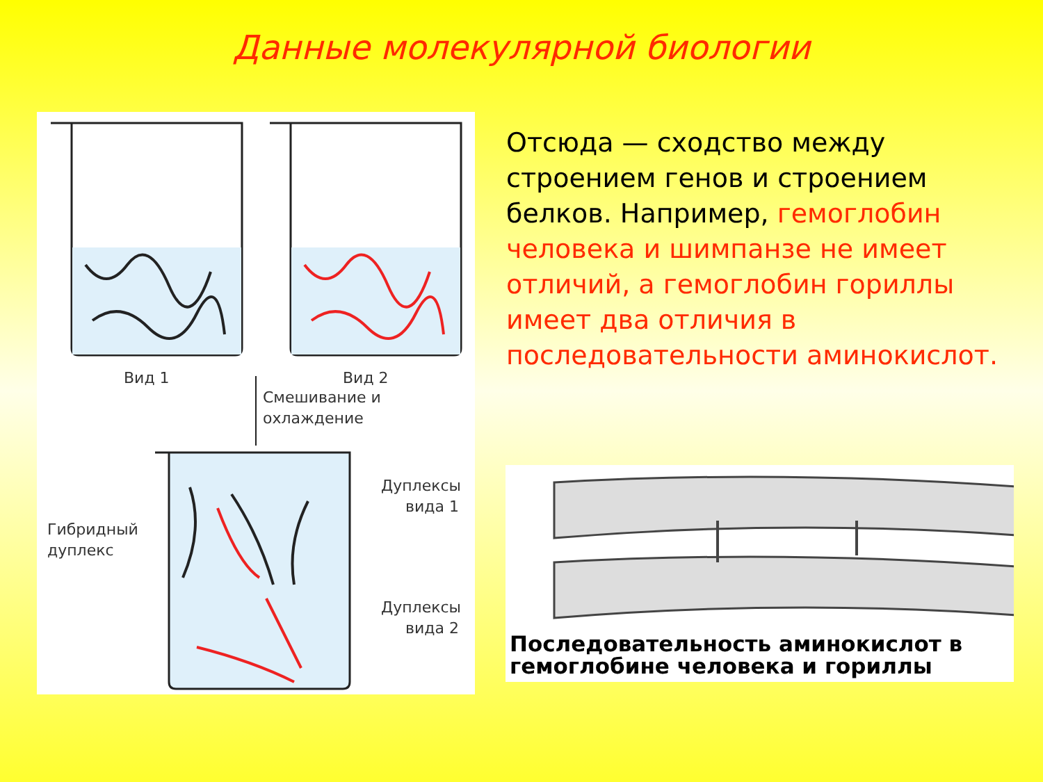Данные молекулярной биологии
Вид 1
Вид 2
Смешивание и
охлаждение
Дуплексы
вида 1
Гибридный
дуплекс
Дуплексы
вида 2
Отсюда — сходство между строением генов и строением белков. Например, гемоглобин человека и шимпанзе не имеет отличий, а гемоглобин гориллы имеет два отличия в последовательности аминокислот.
Последовательность аминокислот в
гемоглобине человека и гориллы